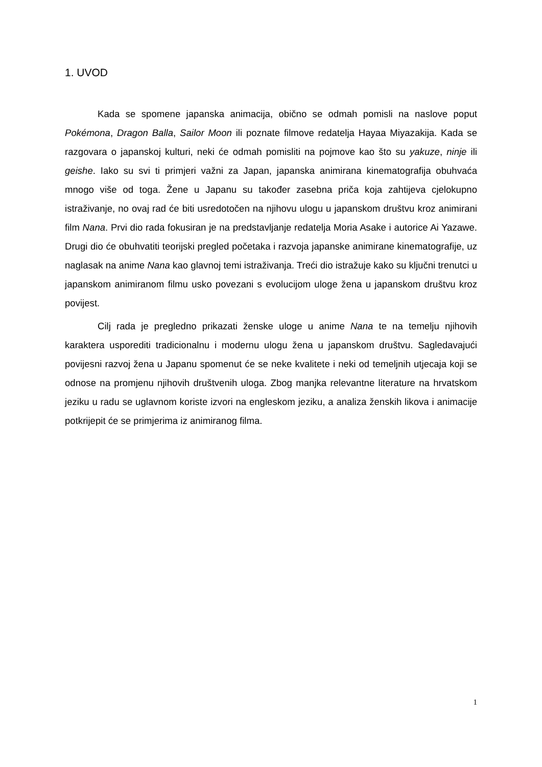1. UVOD
Kada se spomene japanska animacija, obično se odmah pomisli na naslove poput Pokémona, Dragon Balla, Sailor Moon ili poznate filmove redatelja Hayaa Miyazakija. Kada se razgovara o japanskoj kulturi, neki će odmah pomisliti na pojmove kao što su yakuze, ninje ili geishe. Iako su svi ti primjeri važni za Japan, japanska animirana kinematografija obuhvaća mnogo više od toga. Žene u Japanu su također zasebna priča koja zahtijeva cjelokupno istraživanje, no ovaj rad će biti usredotočen na njihovu ulogu u japanskom društvu kroz animirani film Nana. Prvi dio rada fokusiran je na predstavljanje redatelja Moria Asake i autorice Ai Yazawe. Drugi dio će obuhvatiti teorijski pregled početaka i razvoja japanske animirane kinematografije, uz naglasak na anime Nana kao glavnoj temi istraživanja. Treći dio istražuje kako su ključni trenutci u japanskom animiranom filmu usko povezani s evolucijom uloge žena u japanskom društvu kroz povijest.
Cilj rada je pregledno prikazati ženske uloge u anime Nana te na temelju njihovih karaktera usporediti tradicionalnu i modernu ulogu žena u japanskom društvu. Sagledavajući povijesni razvoj žena u Japanu spomenut će se neke kvalitete i neki od temeljnih utjecaja koji se odnose na promjenu njihovih društvenih uloga. Zbog manjka relevantne literature na hrvatskom jeziku u radu se uglavnom koriste izvori na engleskom jeziku, a analiza ženskih likova i animacije potkrijepit će se primjerima iz animiranog filma.
1